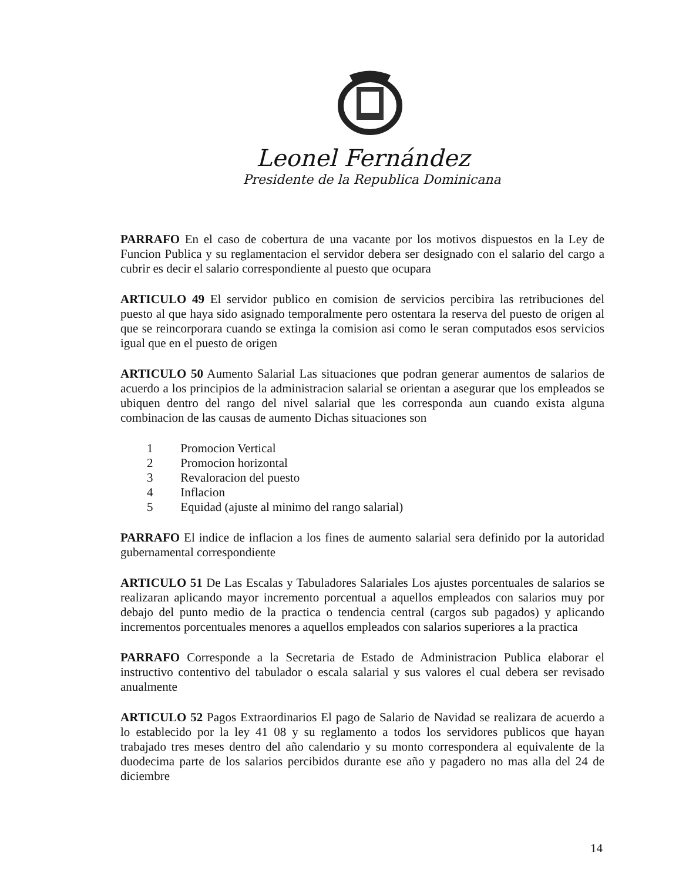Leonel Fernández
Presidente de la Republica Dominicana
PARRAFO En el caso de cobertura de una vacante por los motivos dispuestos en la Ley de Funcion Publica y su reglamentacion el servidor debera ser designado con el salario del cargo a cubrir es decir el salario correspondiente al puesto que ocupara
ARTICULO 49 El servidor publico en comision de servicios percibira las retribuciones del puesto al que haya sido asignado temporalmente pero ostentara la reserva del puesto de origen al que se reincorporara cuando se extinga la comision asi como le seran computados esos servicios igual que en el puesto de origen
ARTICULO 50 Aumento Salarial Las situaciones que podran generar aumentos de salarios de acuerdo a los principios de la administracion salarial se orientan a asegurar que los empleados se ubiquen dentro del rango del nivel salarial que les corresponda aun cuando exista alguna combinacion de las causas de aumento Dichas situaciones son
1 Promocion Vertical
2 Promocion horizontal
3 Revaloracion del puesto
4 Inflacion
5 Equidad (ajuste al minimo del rango salarial)
PARRAFO El indice de inflacion a los fines de aumento salarial sera definido por la autoridad gubernamental correspondiente
ARTICULO 51 De Las Escalas y Tabuladores Salariales Los ajustes porcentuales de salarios se realizaran aplicando mayor incremento porcentual a aquellos empleados con salarios muy por debajo del punto medio de la practica o tendencia central (cargos sub pagados) y aplicando incrementos porcentuales menores a aquellos empleados con salarios superiores a la practica
PARRAFO Corresponde a la Secretaria de Estado de Administracion Publica elaborar el instructivo contentivo del tabulador o escala salarial y sus valores el cual debera ser revisado anualmente
ARTICULO 52 Pagos Extraordinarios El pago de Salario de Navidad se realizara de acuerdo a lo establecido por la ley 41 08 y su reglamento a todos los servidores publicos que hayan trabajado tres meses dentro del año calendario y su monto correspondera al equivalente de la duodecima parte de los salarios percibidos durante ese año y pagadero no mas alla del 24 de diciembre
14